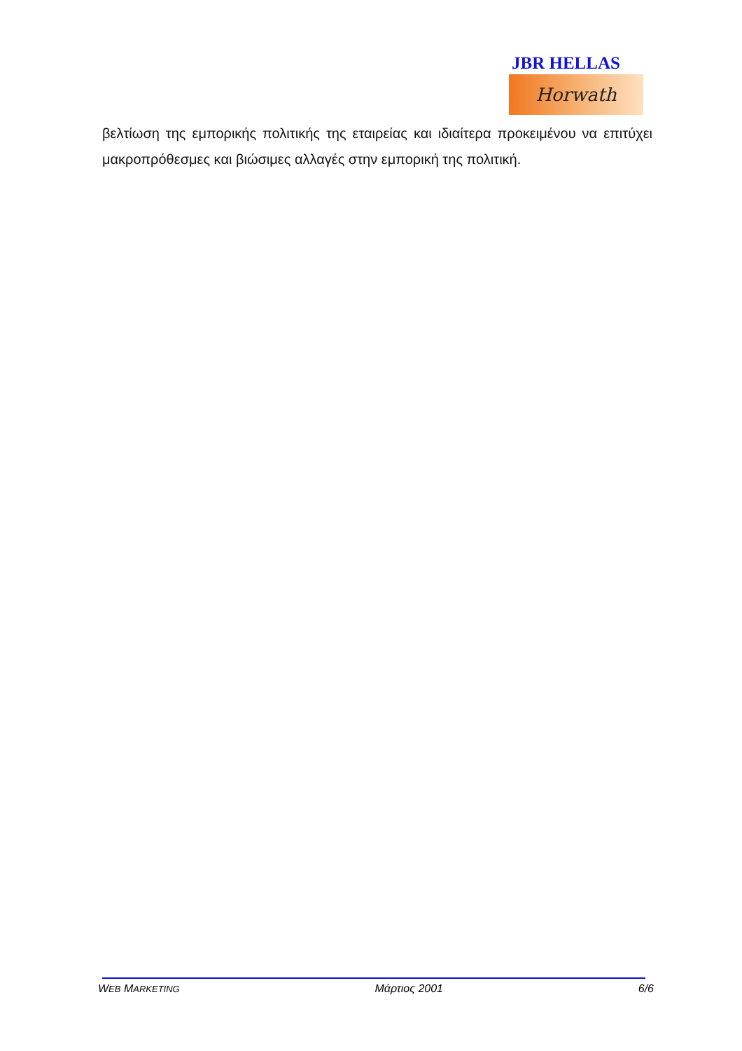JBR HELLAS
Horwath
βελτίωση της εμπορικής πολιτικής της εταιρείας και ιδιαίτερα προκειμένου να επιτύχει μακροπρόθεσμες και βιώσιμες αλλαγές στην εμπορική της πολιτική.
WEB MARKETING Μάρτιος 2001 6/6